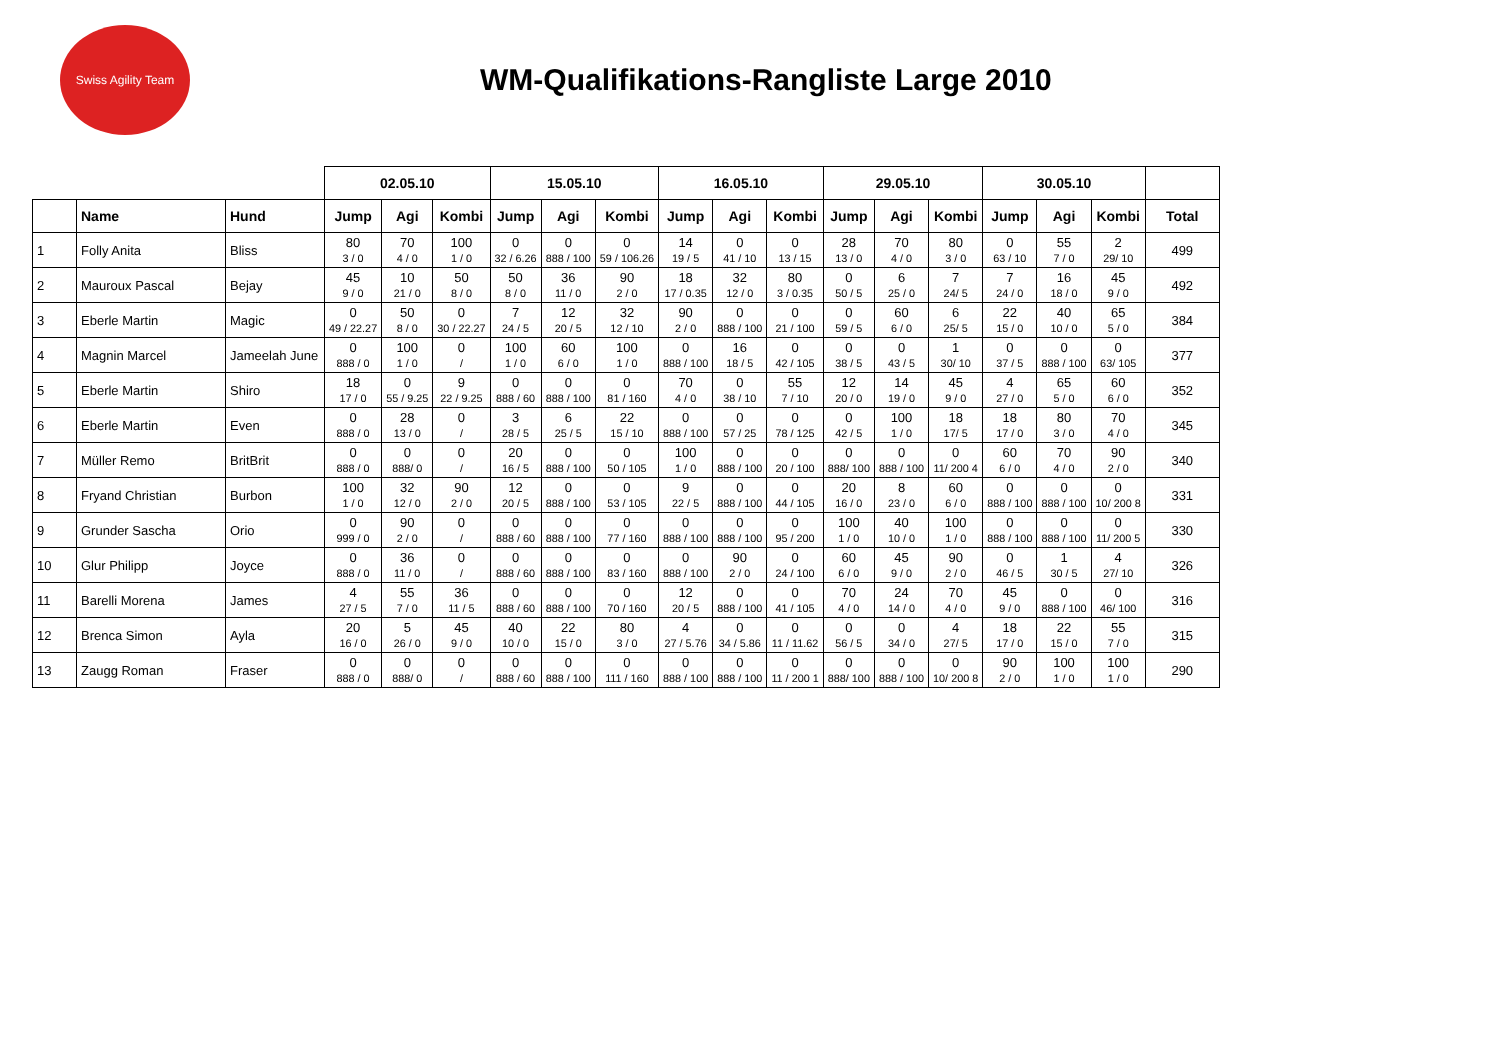Swiss Agility Team
WM-Qualifikations-Rangliste Large 2010
| | | | 02.05.10 | | | 15.05.10 | | | 16.05.10 | | | 29.05.10 | | | 30.05.10 | | | |
| --- | --- | --- | --- | --- | --- | --- | --- | --- | --- | --- | --- | --- | --- | --- | --- | --- | --- | --- |
| | Name | Hund | Jump | Agi | Kombi | Jump | Agi | Kombi | Jump | Agi | Kombi | Jump | Agi | Kombi | Jump | Agi | Kombi | Total |
| 1 | Folly Anita | Bliss | 80 3 / 0 | 70 4 / 0 | 100 1 / 0 | 0 32 / 6.26 | 0 888 / 100 | 0 59 / 106.26 | 14 19 / 5 | 0 41 / 10 | 0 13 / 15 | 28 13 / 0 | 70 4 / 0 | 80 3 / 0 | 0 63 / 10 | 55 7 / 0 | 2 29/ 10 | 499 |
| 2 | Mauroux Pascal | Bejay | 45 9 / 0 | 10 21 / 0 | 50 8 / 0 | 50 8 / 0 | 36 11 / 0 | 90 2 / 0 | 18 17 / 0.35 | 32 12 / 0 | 80 3 / 0.35 | 0 50 / 5 | 6 25 / 0 | 7 24/ 5 | 7 24 / 0 | 16 18 / 0 | 45 9 / 0 | 492 |
| 3 | Eberle Martin | Magic | 0 49 / 22.27 | 50 8 / 0 | 0 30 / 22.27 | 7 24 / 5 | 12 20 / 5 | 32 12 / 10 | 90 2 / 0 | 0 888 / 100 | 0 21 / 100 | 0 59 / 5 | 60 6 / 0 | 6 25/ 5 | 22 15 / 0 | 40 10 / 0 | 65 5 / 0 | 384 |
| 4 | Magnin Marcel | Jameelah June | 0 888 / 0 | 100 1 / 0 | 0 / | 100 1 / 0 | 60 6 / 0 | 100 1 / 0 | 0 888 / 100 | 16 18 / 5 | 0 42 / 105 | 0 38 / 5 | 0 43 / 5 | 1 30/ 10 | 0 37 / 5 | 0 888 / 100 | 0 63/ 105 | 377 |
| 5 | Eberle Martin | Shiro | 18 17 / 0 | 0 55 / 9.25 | 9 22 / 9.25 | 0 888 / 60 | 0 888 / 100 | 0 81 / 160 | 70 4 / 0 | 0 38 / 10 | 55 7 / 10 | 12 20 / 0 | 14 19 / 0 | 45 9 / 0 | 4 27 / 0 | 65 5 / 0 | 60 6 / 0 | 352 |
| 6 | Eberle Martin | Even | 0 888 / 0 | 28 13 / 0 | 0 / | 3 28 / 5 | 6 25 / 5 | 22 15 / 10 | 0 888 / 100 | 0 57 / 25 | 0 78 / 125 | 0 42 / 5 | 100 1 / 0 | 18 17/ 5 | 18 17 / 0 | 80 3 / 0 | 70 4 / 0 | 345 |
| 7 | Müller Remo | BritBrit | 0 888 / 0 | 0 888/ 0 | 0 / | 20 16 / 5 | 0 888 / 100 | 0 50 / 105 | 100 1 / 0 | 0 888 / 100 | 0 20 / 100 | 0 888/ 100 | 0 888 / 100 | 0 11/ 200 4 | 60 6 / 0 | 70 4 / 0 | 90 2 / 0 | 340 |
| 8 | Fryand Christian | Burbon | 100 1 / 0 | 32 12 / 0 | 90 2 / 0 | 12 20 / 5 | 0 888 / 100 | 0 53 / 105 | 9 22 / 5 | 0 888 / 100 | 0 44 / 105 | 20 16 / 0 | 8 23 / 0 | 60 6 / 0 | 0 888 / 100 | 0 888 / 100 | 0 10/ 200 8 | 331 |
| 9 | Grunder Sascha | Orio | 0 999 / 0 | 90 2 / 0 | 0 / | 0 888 / 60 | 0 888 / 100 | 0 77 / 160 | 0 888 / 100 | 0 888 / 100 | 0 95 / 200 | 100 1 / 0 | 40 10 / 0 | 100 1 / 0 | 0 888 / 100 | 0 888 / 100 | 0 11/ 200 5 | 330 |
| 10 | Glur Philipp | Joyce | 0 888 / 0 | 36 11 / 0 | 0 / | 0 888 / 60 | 0 888 / 100 | 0 83 / 160 | 0 888 / 100 | 90 2 / 0 | 0 24 / 100 | 60 6 / 0 | 45 9 / 0 | 90 2 / 0 | 0 46 / 5 | 1 30 / 5 | 4 27/ 10 | 326 |
| 11 | Barelli Morena | James | 4 27 / 5 | 55 7 / 0 | 36 11 / 5 | 0 888 / 60 | 0 888 / 100 | 0 70 / 160 | 12 20 / 5 | 0 888 / 100 | 0 41 / 105 | 70 4 / 0 | 24 14 / 0 | 70 4 / 0 | 45 9 / 0 | 0 888 / 100 | 0 46/ 100 | 316 |
| 12 | Brenca Simon | Ayla | 20 16 / 0 | 5 26 / 0 | 45 9 / 0 | 40 10 / 0 | 22 15 / 0 | 80 3 / 0 | 4 27 / 5.76 | 0 34 / 5.86 | 0 11 / 11.62 | 0 56 / 5 | 0 34 / 0 | 4 27/ 5 | 18 17 / 0 | 22 15 / 0 | 55 7 / 0 | 315 |
| 13 | Zaugg Roman | Fraser | 0 888 / 0 | 0 888/ 0 | 0 / | 0 888 / 60 | 0 888 / 100 | 0 111 / 160 | 0 888 / 100 | 0 888 / 100 | 0 11 / 200 1 | 0 888/ 100 | 0 888 / 100 | 0 10/ 200 8 | 90 2 / 0 | 100 1 / 0 | 100 1 / 0 | 290 |